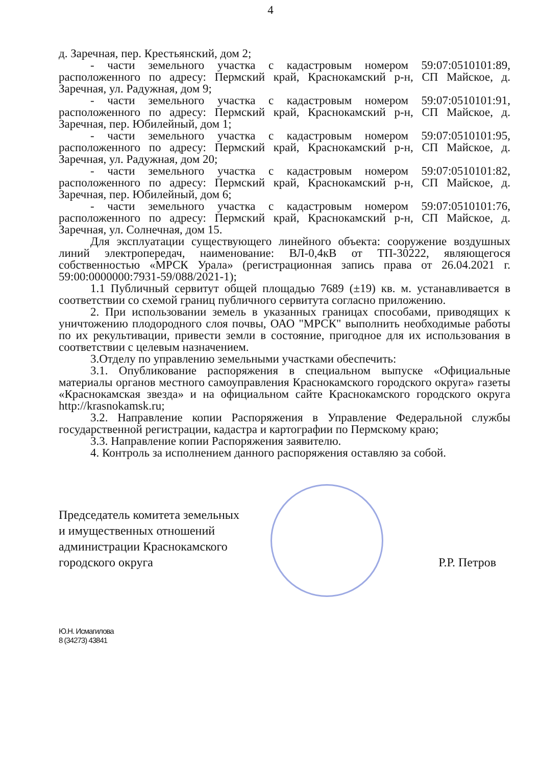4
д. Заречная, пер. Крестьянский, дом 2;
- части земельного участка с кадастровым номером 59:07:0510101:89, расположенного по адресу: Пермский край, Краснокамский р-н, СП Майское, д. Заречная, ул. Радужная, дом 9;
- части земельного участка с кадастровым номером 59:07:0510101:91, расположенного по адресу: Пермский край, Краснокамский р-н, СП Майское, д. Заречная, пер. Юбилейный, дом 1;
- части земельного участка с кадастровым номером 59:07:0510101:95, расположенного по адресу: Пермский край, Краснокамский р-н, СП Майское, д. Заречная, ул. Радужная, дом 20;
- части земельного участка с кадастровым номером 59:07:0510101:82, расположенного по адресу: Пермский край, Краснокамский р-н, СП Майское, д. Заречная, пер. Юбилейный, дом 6;
- части земельного участка с кадастровым номером 59:07:0510101:76, расположенного по адресу: Пермский край, Краснокамский р-н, СП Майское, д. Заречная, ул. Солнечная, дом 15.
Для эксплуатации существующего линейного объекта: сооружение воздушных линий электропередач, наименование: ВЛ-0,4кВ от ТП-30222, являющегося собственностью «МРСК Урала» (регистрационная запись права от 26.04.2021 г. 59:00:0000000:7931-59/088/2021-1);
1.1 Публичный сервитут общей площадью 7689 (±19) кв. м. устанавливается в соответствии со схемой границ публичного сервитута согласно приложению.
2. При использовании земель в указанных границах способами, приводящих к уничтожению плодородного слоя почвы, ОАО "МРСК" выполнить необходимые работы по их рекультивации, привести земли в состояние, пригодное для их использования в соответствии с целевым назначением.
3.Отделу по управлению земельными участками обеспечить:
3.1. Опубликование распоряжения в специальном выпуске «Официальные материалы органов местного самоуправления Краснокамского городского округа» газеты «Краснокамская звезда» и на официальном сайте Краснокамского городского округа http://krasnokamsk.ru;
3.2. Направление копии Распоряжения в Управление Федеральной службы государственной регистрации, кадастра и картографии по Пермскому краю;
3.3. Направление копии Распоряжения заявителю.
4. Контроль за исполнением данного распоряжения оставляю за собой.
Председатель комитета земельных
и имущественных отношений
администрации Краснокамского
городского округа
Р.Р. Петров
Ю.Н. Исмагилова
8 (34273) 43841